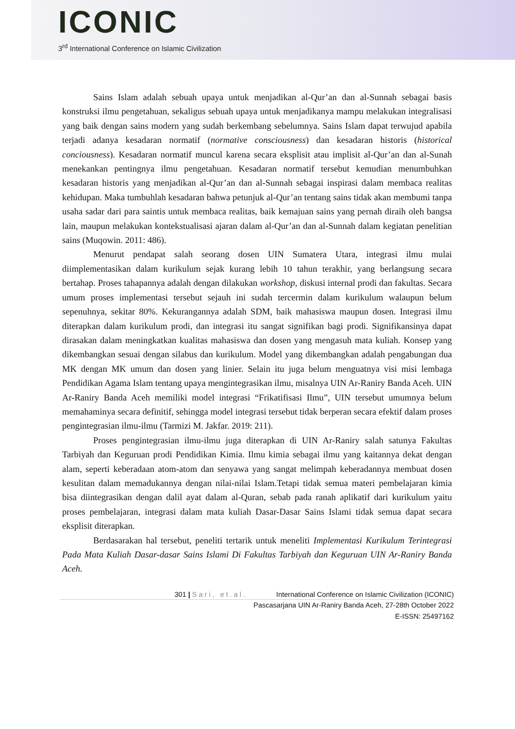ICONIC
3<sup>rd</sup> International Conference on Islamic Civilization
Sains Islam adalah sebuah upaya untuk menjadikan al-Qur’an dan al-Sunnah sebagai basis konstruksi ilmu pengetahuan, sekaligus sebuah upaya untuk menjadikanya mampu melakukan integralisasi yang baik dengan sains modern yang sudah berkembang sebelumnya. Sains Islam dapat terwujud apabila terjadi adanya kesadaran normatif (normative consciousness) dan kesadaran historis (historical conciousness). Kesadaran normatif muncul karena secara eksplisit atau implisit al-Qur’an dan al-Sunah menekankan pentingnya ilmu pengetahuan. Kesadaran normatif tersebut kemudian menumbuhkan kesadaran historis yang menjadikan al-Qur’an dan al-Sunnah sebagai inspirasi dalam membaca realitas kehidupan. Maka tumbuhlah kesadaran bahwa petunjuk al-Qur’an tentang sains tidak akan membumi tanpa usaha sadar dari para saintis untuk membaca realitas, baik kemajuan sains yang pernah diraih oleh bangsa lain, maupun melakukan kontekstualisasi ajaran dalam al-Qur’an dan al-Sunnah dalam kegiatan penelitian sains (Muqowin. 2011: 486).
Menurut pendapat salah seorang dosen UIN Sumatera Utara, integrasi ilmu mulai diimplementasikan dalam kurikulum sejak kurang lebih 10 tahun terakhir, yang berlangsung secara bertahap. Proses tahapannya adalah dengan dilakukan workshop, diskusi internal prodi dan fakultas. Secara umum proses implementasi tersebut sejauh ini sudah tercermin dalam kurikulum walaupun belum sepenuhnya, sekitar 80%. Kekurangannya adalah SDM, baik mahasiswa maupun dosen. Integrasi ilmu diterapkan dalam kurikulum prodi, dan integrasi itu sangat signifikan bagi prodi. Signifikansinya dapat dirasakan dalam meningkatkan kualitas mahasiswa dan dosen yang mengasuh mata kuliah. Konsep yang dikembangkan sesuai dengan silabus dan kurikulum. Model yang dikembangkan adalah pengabungan dua MK dengan MK umum dan dosen yang linier. Selain itu juga belum menguatnya visi misi lembaga Pendidikan Agama Islam tentang upaya mengintegrasikan ilmu, misalnya UIN Ar-Raniry Banda Aceh. UIN Ar-Raniry Banda Aceh memiliki model integrasi “Frikatifisasi Ilmu”, UIN tersebut umumnya belum memahaminya secara definitif, sehingga model integrasi tersebut tidak berperan secara efektif dalam proses pengintegrasian ilmu-ilmu (Tarmizi M. Jakfar. 2019: 211).
Proses pengintegrasian ilmu-ilmu juga diterapkan di UIN Ar-Raniry salah satunya Fakultas Tarbiyah dan Keguruan prodi Pendidikan Kimia. Ilmu kimia sebagai ilmu yang kaitannya dekat dengan alam, seperti keberadaan atom-atom dan senyawa yang sangat melimpah keberadannya membuat dosen kesulitan dalam memadukannya dengan nilai-nilai Islam.Tetapi tidak semua materi pembelajaran kimia bisa diintegrasikan dengan dalil ayat dalam al-Quran, sebab pada ranah aplikatif dari kurikulum yaitu proses pembelajaran, integrasi dalam mata kuliah Dasar-Dasar Sains Islami tidak semua dapat secara eksplisit diterapkan.
Berdasarakan hal tersebut, peneliti tertarik untuk meneliti Implementasi Kurikulum Terintegrasi Pada Mata Kuliah Dasar-dasar Sains Islami Di Fakultas Tarbiyah dan Keguruan UIN Ar-Raniry Banda Aceh.
301 | Sari, et.al. International Conference on Islamic Civilization (ICONIC)
Pascasarjana UIN Ar-Raniry Banda Aceh, 27-28th October 2022
E-ISSN: 25497162